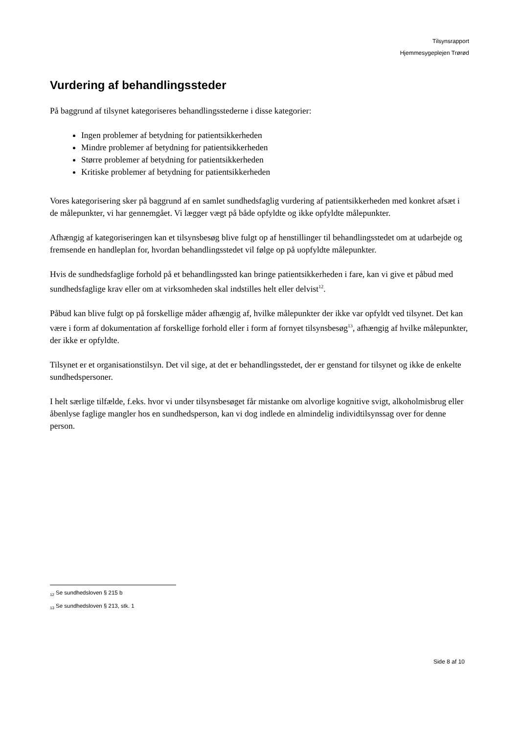Tilsynsrapport
Hjemmesygeplejen Trørød
Vurdering af behandlingssteder
På baggrund af tilsynet kategoriseres behandlingsstederne i disse kategorier:
Ingen problemer af betydning for patientsikkerheden
Mindre problemer af betydning for patientsikkerheden
Større problemer af betydning for patientsikkerheden
Kritiske problemer af betydning for patientsikkerheden
Vores kategorisering sker på baggrund af en samlet sundhedsfaglig vurdering af patientsikkerheden med konkret afsæt i de målepunkter, vi har gennemgået. Vi lægger vægt på både opfyldte og ikke opfyldte målepunkter.
Afhængig af kategoriseringen kan et tilsynsbesøg blive fulgt op af henstillinger til behandlingsstedet om at udarbejde og fremsende en handleplan for, hvordan behandlingsstedet vil følge op på uopfyldte målepunkter.
Hvis de sundhedsfaglige forhold på et behandlingssted kan bringe patientsikkerheden i fare, kan vi give et påbud med sundhedsfaglige krav eller om at virksomheden skal indstilles helt eller delvist<sup>12</sup>.
Påbud kan blive fulgt op på forskellige måder afhængig af, hvilke målepunkter der ikke var opfyldt ved tilsynet. Det kan være i form af dokumentation af forskellige forhold eller i form af fornyet tilsynsbesøg<sup>13</sup>, afhængig af hvilke målepunkter, der ikke er opfyldte.
Tilsynet er et organisationstilsyn. Det vil sige, at det er behandlingsstedet, der er genstand for tilsynet og ikke de enkelte sundhedspersoner.
I helt særlige tilfælde, f.eks. hvor vi under tilsynsbesøget får mistanke om alvorlige kognitive svigt, alkoholmisbrug eller åbenlyse faglige mangler hos en sundhedsperson, kan vi dog indlede en almindelig individtilsynssag over for denne person.
<sub>12</sub> Se sundhedsloven § 215 b
<sub>13</sub> Se sundhedsloven § 213, stk. 1
Side 8 af 10